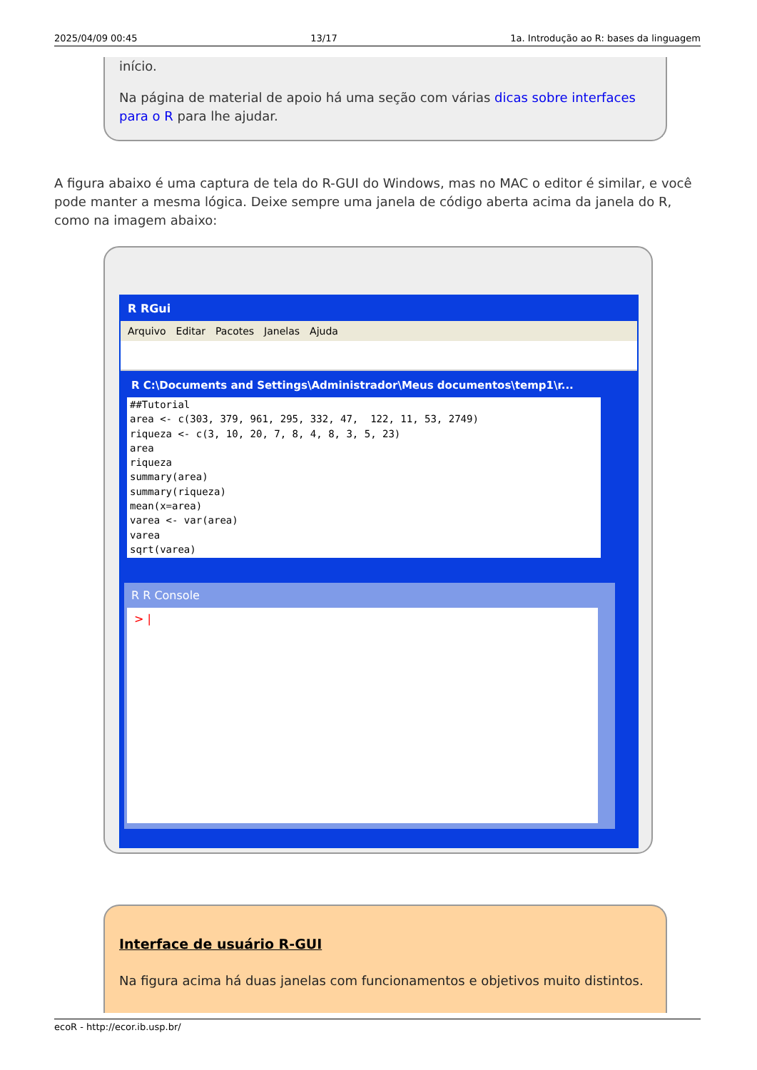2025/04/09 00:45 13/17 1a. Introdução ao R: bases da linguagem
início.
Na página de material de apoio há uma seção com várias dicas sobre interfaces para o R para lhe ajudar.
A figura abaixo é uma captura de tela do R-GUI do Windows, mas no MAC o editor é similar, e você pode manter a mesma lógica. Deixe sempre uma janela de código aberta acima da janela do R, como na imagem abaixo:
R RGui
Arquivo Editar Pacotes Janelas Ajuda
R C:\Documents and Settings\Administrador\Meus documentos\temp1\r...
##Tutorial area <- c(303, 379, 961, 295, 332, 47, 122, 11, 53, 2749) riqueza <- c(3, 10, 20, 7, 8, 4, 8, 3, 5, 23) area riqueza summary(area) summary(riqueza) mean(x=area) varea <- var(area) varea sqrt(varea)
R R Console
> |
Interface de usuário R-GUI
Na figura acima há duas janelas com funcionamentos e objetivos muito distintos.
ecoR - http://ecor.ib.usp.br/